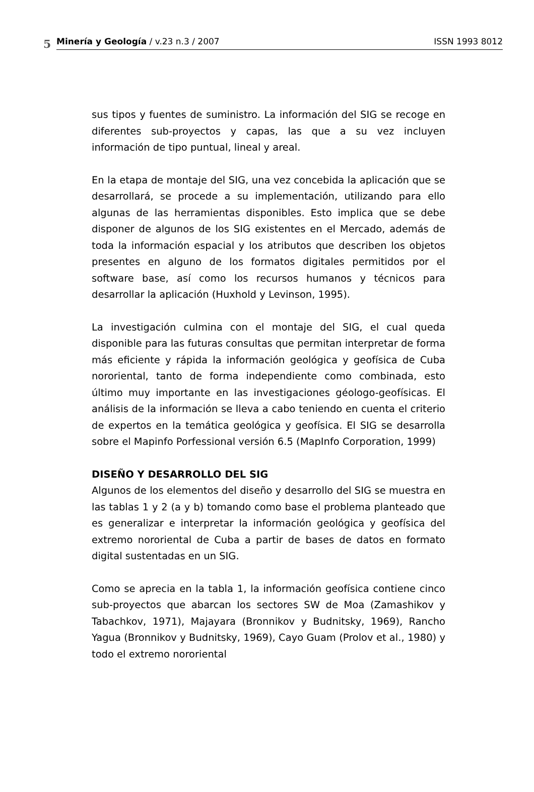5
Minería y Geología / v.23 n.3 / 2007 ISSN 1993 8012
sus tipos y fuentes de suministro. La información del SIG se recoge en diferentes sub-proyectos y capas, las que a su vez incluyen información de tipo puntual, lineal y areal.
En la etapa de montaje del SIG, una vez concebida la aplicación que se desarrollará, se procede a su implementación, utilizando para ello algunas de las herramientas disponibles. Esto implica que se debe disponer de algunos de los SIG existentes en el Mercado, además de toda la información espacial y los atributos que describen los objetos presentes en alguno de los formatos digitales permitidos por el software base, así como los recursos humanos y técnicos para desarrollar la aplicación (Huxhold y Levinson, 1995).
La investigación culmina con el montaje del SIG, el cual queda disponible para las futuras consultas que permitan interpretar de forma más eficiente y rápida la información geológica y geofísica de Cuba nororiental, tanto de forma independiente como combinada, esto último muy importante en las investigaciones géologo-geofísicas. El análisis de la información se lleva a cabo teniendo en cuenta el criterio de expertos en la temática geológica y geofísica. El SIG se desarrolla sobre el Mapinfo Porfessional versión 6.5 (MapInfo Corporation, 1999)
DISEÑO Y DESARROLLO DEL SIG
Algunos de los elementos del diseño y desarrollo del SIG se muestra en las tablas 1 y 2 (a y b) tomando como base el problema planteado que es generalizar e interpretar la información geológica y geofísica del extremo nororiental de Cuba a partir de bases de datos en formato digital sustentadas en un SIG.
Como se aprecia en la tabla 1, la información geofísica contiene cinco sub-proyectos que abarcan los sectores SW de Moa (Zamashikov y Tabachkov, 1971), Majayara (Bronnikov y Budnitsky, 1969), Rancho Yagua (Bronnikov y Budnitsky, 1969), Cayo Guam (Prolov et al., 1980) y todo el extremo nororiental